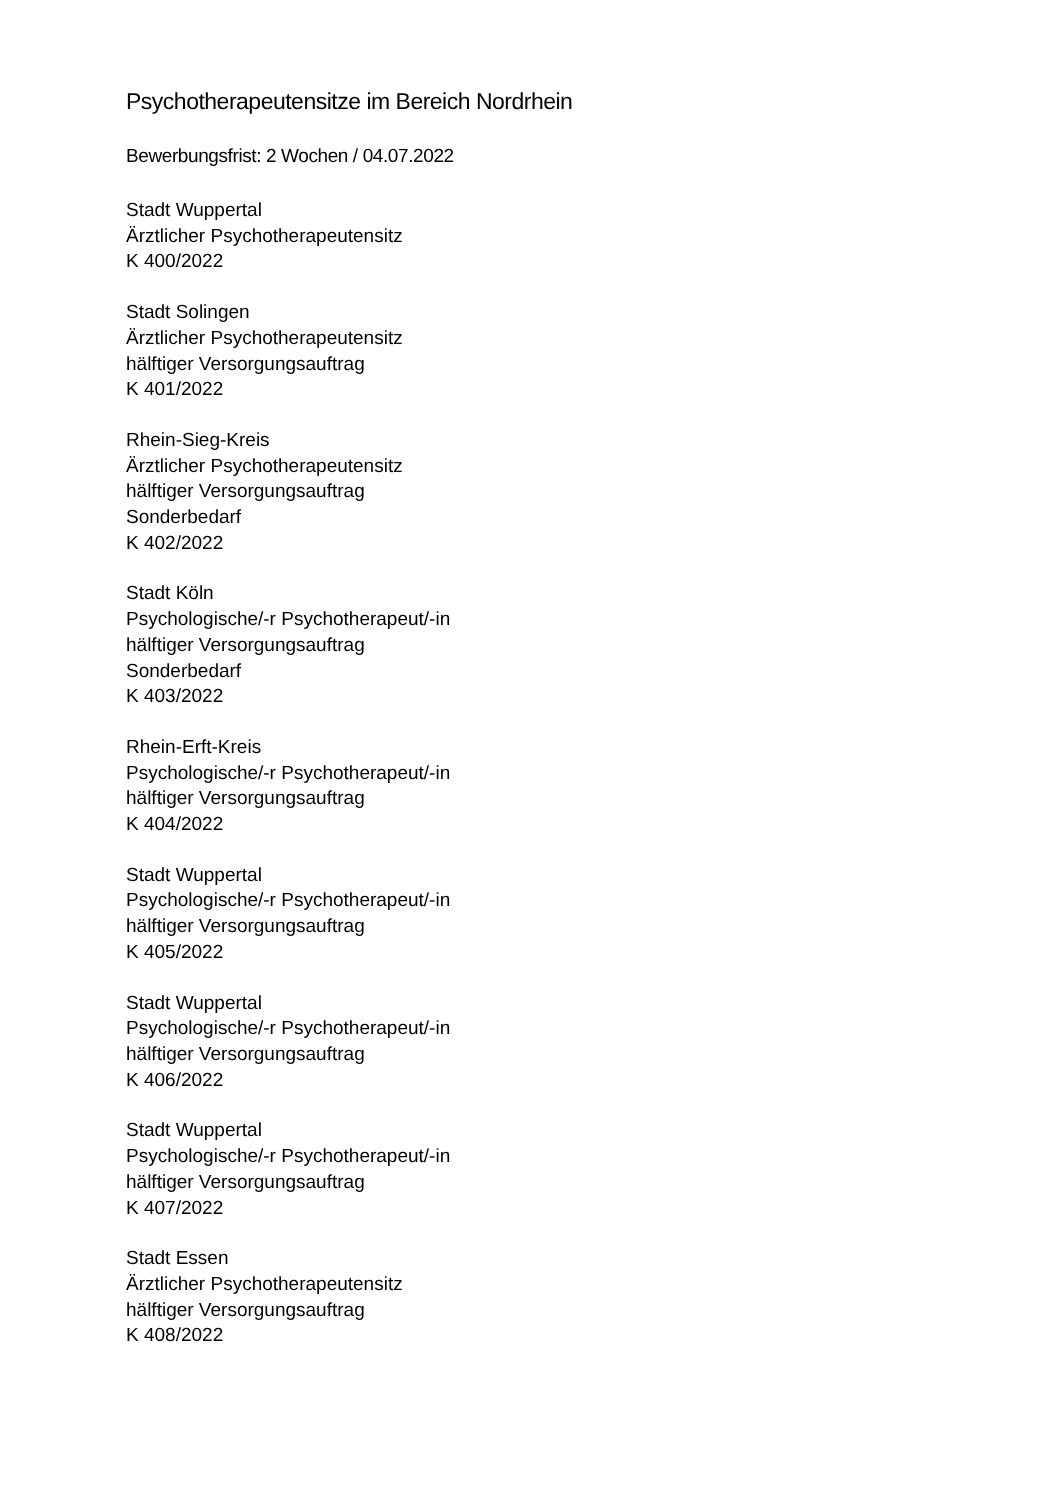Psychotherapeutensitze im Bereich Nordrhein
Bewerbungsfrist: 2 Wochen / 04.07.2022
Stadt Wuppertal
Ärztlicher Psychotherapeutensitz
K 400/2022
Stadt Solingen
Ärztlicher Psychotherapeutensitz
hälftiger Versorgungsauftrag
K 401/2022
Rhein-Sieg-Kreis
Ärztlicher Psychotherapeutensitz
hälftiger Versorgungsauftrag
Sonderbedarf
K 402/2022
Stadt Köln
Psychologische/-r Psychotherapeut/-in
hälftiger Versorgungsauftrag
Sonderbedarf
K 403/2022
Rhein-Erft-Kreis
Psychologische/-r Psychotherapeut/-in
hälftiger Versorgungsauftrag
K 404/2022
Stadt Wuppertal
Psychologische/-r Psychotherapeut/-in
hälftiger Versorgungsauftrag
K 405/2022
Stadt Wuppertal
Psychologische/-r Psychotherapeut/-in
hälftiger Versorgungsauftrag
K 406/2022
Stadt Wuppertal
Psychologische/-r Psychotherapeut/-in
hälftiger Versorgungsauftrag
K 407/2022
Stadt Essen
Ärztlicher Psychotherapeutensitz
hälftiger Versorgungsauftrag
K 408/2022